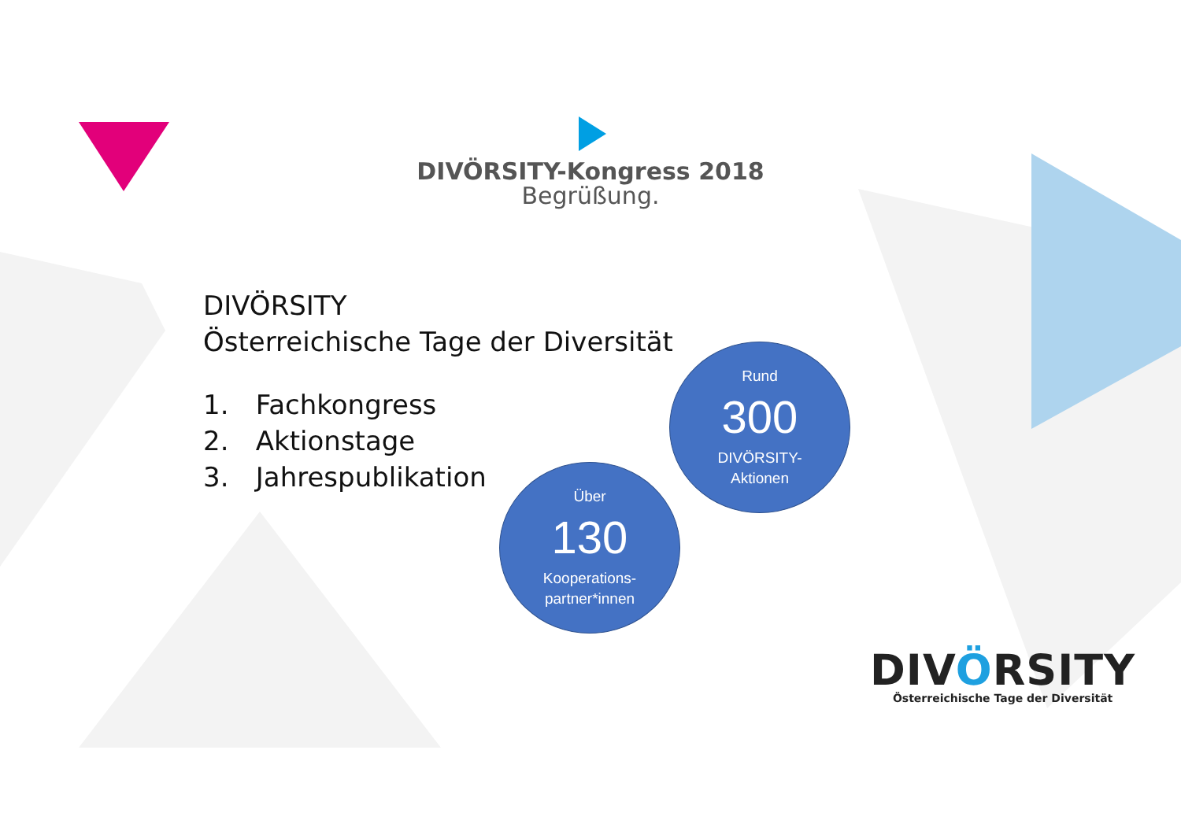DIVÖRSITY-Kongress 2018
Begrüßung.
DIVÖRSITY
Österreichische Tage der Diversität
1. Fachkongress
2. Aktionstage
3. Jahrespublikation
Rund
300
DIVÖRSITY-
Aktionen
Über
130
Kooperations-
partner*innen
DIVÖRSITY
Österreichische Tage der Diversität